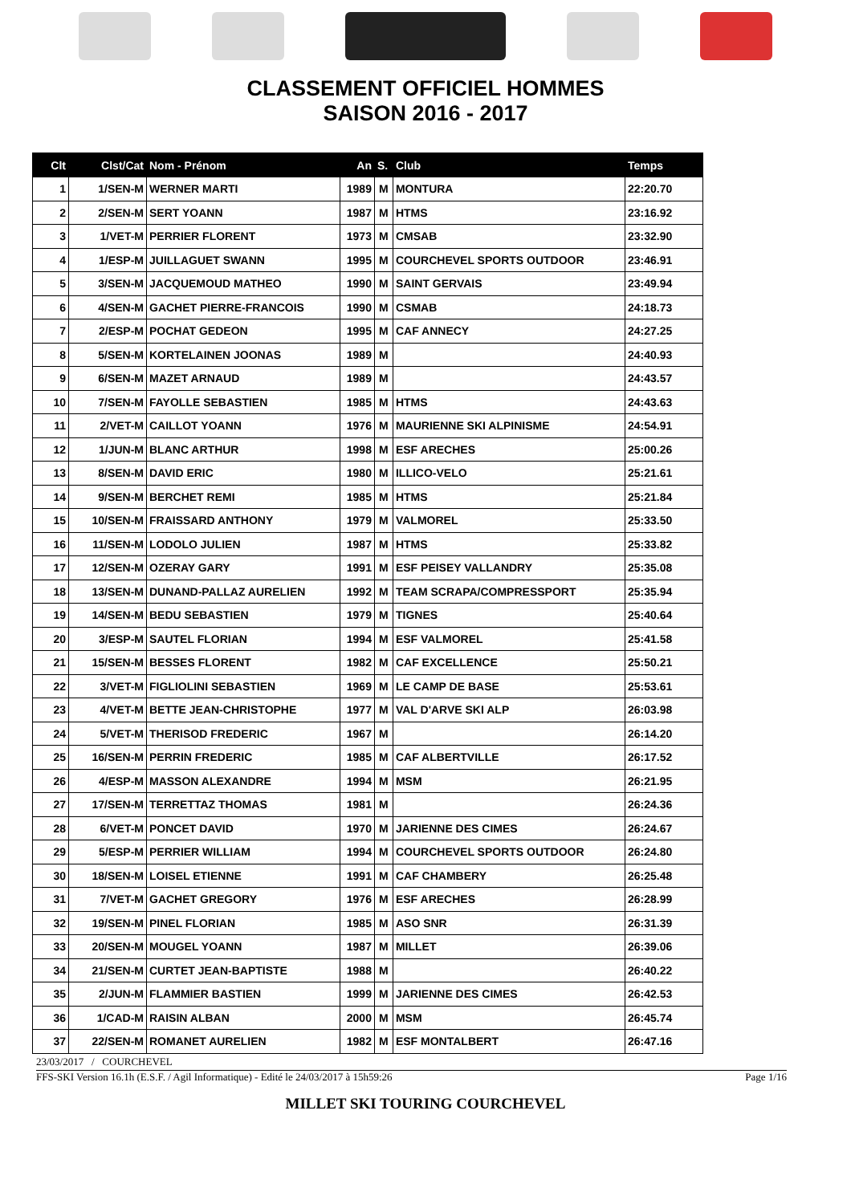CLASSEMENT OFFICIEL HOMMES
SAISON 2016 - 2017
| Clt | Clst/Cat | Nom - Prénom | An | S. | Club | Temps |
| --- | --- | --- | --- | --- | --- | --- |
| 1 | 1/SEN-M | WERNER MARTI | 1989 | M | MONTURA | 22:20.70 |
| 2 | 2/SEN-M | SERT YOANN | 1987 | M | HTMS | 23:16.92 |
| 3 | 1/VET-M | PERRIER FLORENT | 1973 | M | CMSAB | 23:32.90 |
| 4 | 1/ESP-M | JUILLAGUET SWANN | 1995 | M | COURCHEVEL SPORTS OUTDOOR | 23:46.91 |
| 5 | 3/SEN-M | JACQUEMOUD MATHEO | 1990 | M | SAINT GERVAIS | 23:49.94 |
| 6 | 4/SEN-M | GACHET PIERRE-FRANCOIS | 1990 | M | CSMAB | 24:18.73 |
| 7 | 2/ESP-M | POCHAT GEDEON | 1995 | M | CAF ANNECY | 24:27.25 |
| 8 | 5/SEN-M | KORTELAINEN JOONAS | 1989 | M | | 24:40.93 |
| 9 | 6/SEN-M | MAZET ARNAUD | 1989 | M | | 24:43.57 |
| 10 | 7/SEN-M | FAYOLLE SEBASTIEN | 1985 | M | HTMS | 24:43.63 |
| 11 | 2/VET-M | CAILLOT YOANN | 1976 | M | MAURIENNE SKI ALPINISME | 24:54.91 |
| 12 | 1/JUN-M | BLANC ARTHUR | 1998 | M | ESF ARECHES | 25:00.26 |
| 13 | 8/SEN-M | DAVID ERIC | 1980 | M | ILLICO-VELO | 25:21.61 |
| 14 | 9/SEN-M | BERCHET REMI | 1985 | M | HTMS | 25:21.84 |
| 15 | 10/SEN-M | FRAISSARD ANTHONY | 1979 | M | VALMOREL | 25:33.50 |
| 16 | 11/SEN-M | LODOLO JULIEN | 1987 | M | HTMS | 25:33.82 |
| 17 | 12/SEN-M | OZERAY GARY | 1991 | M | ESF PEISEY VALLANDRY | 25:35.08 |
| 18 | 13/SEN-M | DUNAND-PALLAZ AURELIEN | 1992 | M | TEAM SCRAPA/COMPRESSPORT | 25:35.94 |
| 19 | 14/SEN-M | BEDU SEBASTIEN | 1979 | M | TIGNES | 25:40.64 |
| 20 | 3/ESP-M | SAUTEL FLORIAN | 1994 | M | ESF VALMOREL | 25:41.58 |
| 21 | 15/SEN-M | BESSES FLORENT | 1982 | M | CAF EXCELLENCE | 25:50.21 |
| 22 | 3/VET-M | FIGLIOLINI SEBASTIEN | 1969 | M | LE CAMP DE BASE | 25:53.61 |
| 23 | 4/VET-M | BETTE JEAN-CHRISTOPHE | 1977 | M | VAL D'ARVE SKI ALP | 26:03.98 |
| 24 | 5/VET-M | THERISOD FREDERIC | 1967 | M | | 26:14.20 |
| 25 | 16/SEN-M | PERRIN FREDERIC | 1985 | M | CAF ALBERTVILLE | 26:17.52 |
| 26 | 4/ESP-M | MASSON ALEXANDRE | 1994 | M | MSM | 26:21.95 |
| 27 | 17/SEN-M | TERRETTAZ THOMAS | 1981 | M | | 26:24.36 |
| 28 | 6/VET-M | PONCET DAVID | 1970 | M | JARIENNE DES CIMES | 26:24.67 |
| 29 | 5/ESP-M | PERRIER WILLIAM | 1994 | M | COURCHEVEL SPORTS OUTDOOR | 26:24.80 |
| 30 | 18/SEN-M | LOISEL ETIENNE | 1991 | M | CAF CHAMBERY | 26:25.48 |
| 31 | 7/VET-M | GACHET GREGORY | 1976 | M | ESF ARECHES | 26:28.99 |
| 32 | 19/SEN-M | PINEL FLORIAN | 1985 | M | ASO SNR | 26:31.39 |
| 33 | 20/SEN-M | MOUGEL YOANN | 1987 | M | MILLET | 26:39.06 |
| 34 | 21/SEN-M | CURTET JEAN-BAPTISTE | 1988 | M | | 26:40.22 |
| 35 | 2/JUN-M | FLAMMIER BASTIEN | 1999 | M | JARIENNE DES CIMES | 26:42.53 |
| 36 | 1/CAD-M | RAISIN ALBAN | 2000 | M | MSM | 26:45.74 |
| 37 | 22/SEN-M | ROMANET AURELIEN | 1982 | M | ESF MONTALBERT | 26:47.16 |
23/03/2017 / COURCHEVEL
FFS-SKI Version 16.1h (E.S.F. / Agil Informatique) - Edité le 24/03/2017 à 15h59:26 Page 1/16
MILLET SKI TOURING COURCHEVEL